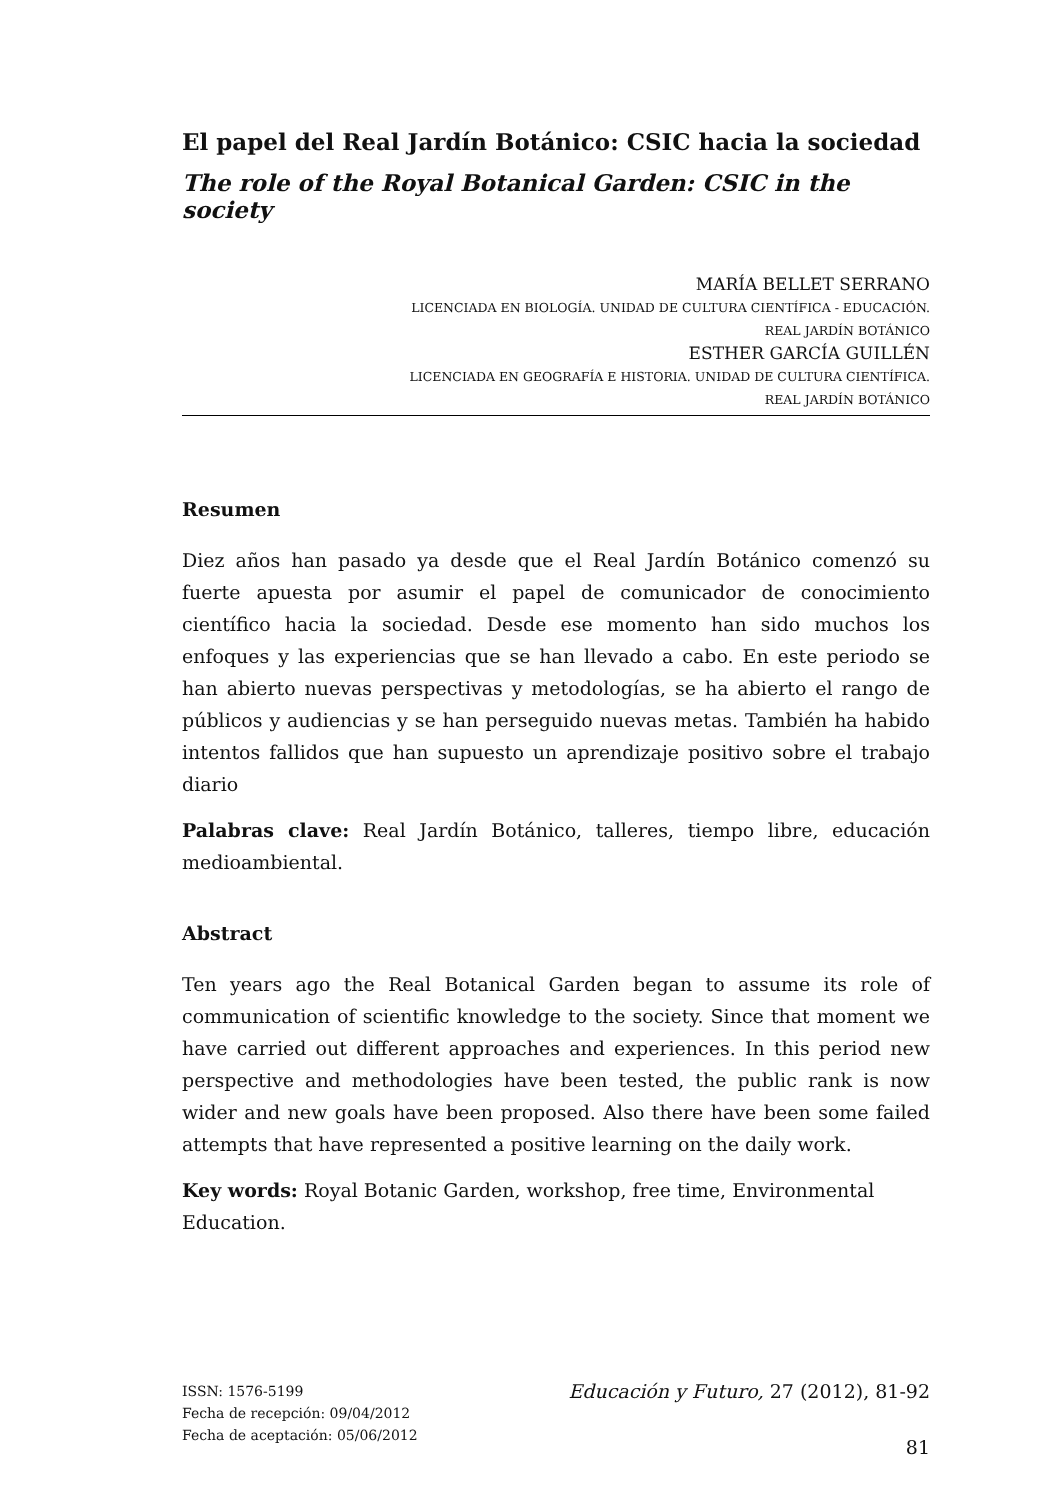El papel del Real Jardín Botánico: CSIC hacia la sociedad
The role of the Royal Botanical Garden: CSIC in the society
MARÍA BELLET SERRANO
LICENCIADA EN BIOLOGÍA. UNIDAD DE CULTURA CIENTÍFICA - EDUCACIÓN.
REAL JARDÍN BOTÁNICO
ESTHER GARCÍA GUILLÉN
LICENCIADA EN GEOGRAFÍA E HISTORIA. UNIDAD DE CULTURA CIENTÍFICA.
REAL JARDÍN BOTÁNICO
Resumen
Diez años han pasado ya desde que el Real Jardín Botánico comenzó su fuerte apuesta por asumir el papel de comunicador de conocimiento científico hacia la sociedad. Desde ese momento han sido muchos los enfoques y las experiencias que se han llevado a cabo. En este periodo se han abierto nuevas perspectivas y metodologías, se ha abierto el rango de públicos y audiencias y se han perseguido nuevas metas. También ha habido intentos fallidos que han supuesto un aprendizaje positivo sobre el trabajo diario
Palabras clave: Real Jardín Botánico, talleres, tiempo libre, educación medioambiental.
Abstract
Ten years ago the Real Botanical Garden began to assume its role of communication of scientific knowledge to the society. Since that moment we have carried out different approaches and experiences. In this period new perspective and methodologies have been tested, the public rank is now wider and new goals have been proposed. Also there have been some failed attempts that have represented a positive learning on the daily work.
Key words: Royal Botanic Garden, workshop, free time, Environmental Education.
ISSN: 1576-5199
Fecha de recepción: 09/04/2012
Fecha de aceptación: 05/06/2012
Educación y Futuro, 27 (2012), 81-92
81